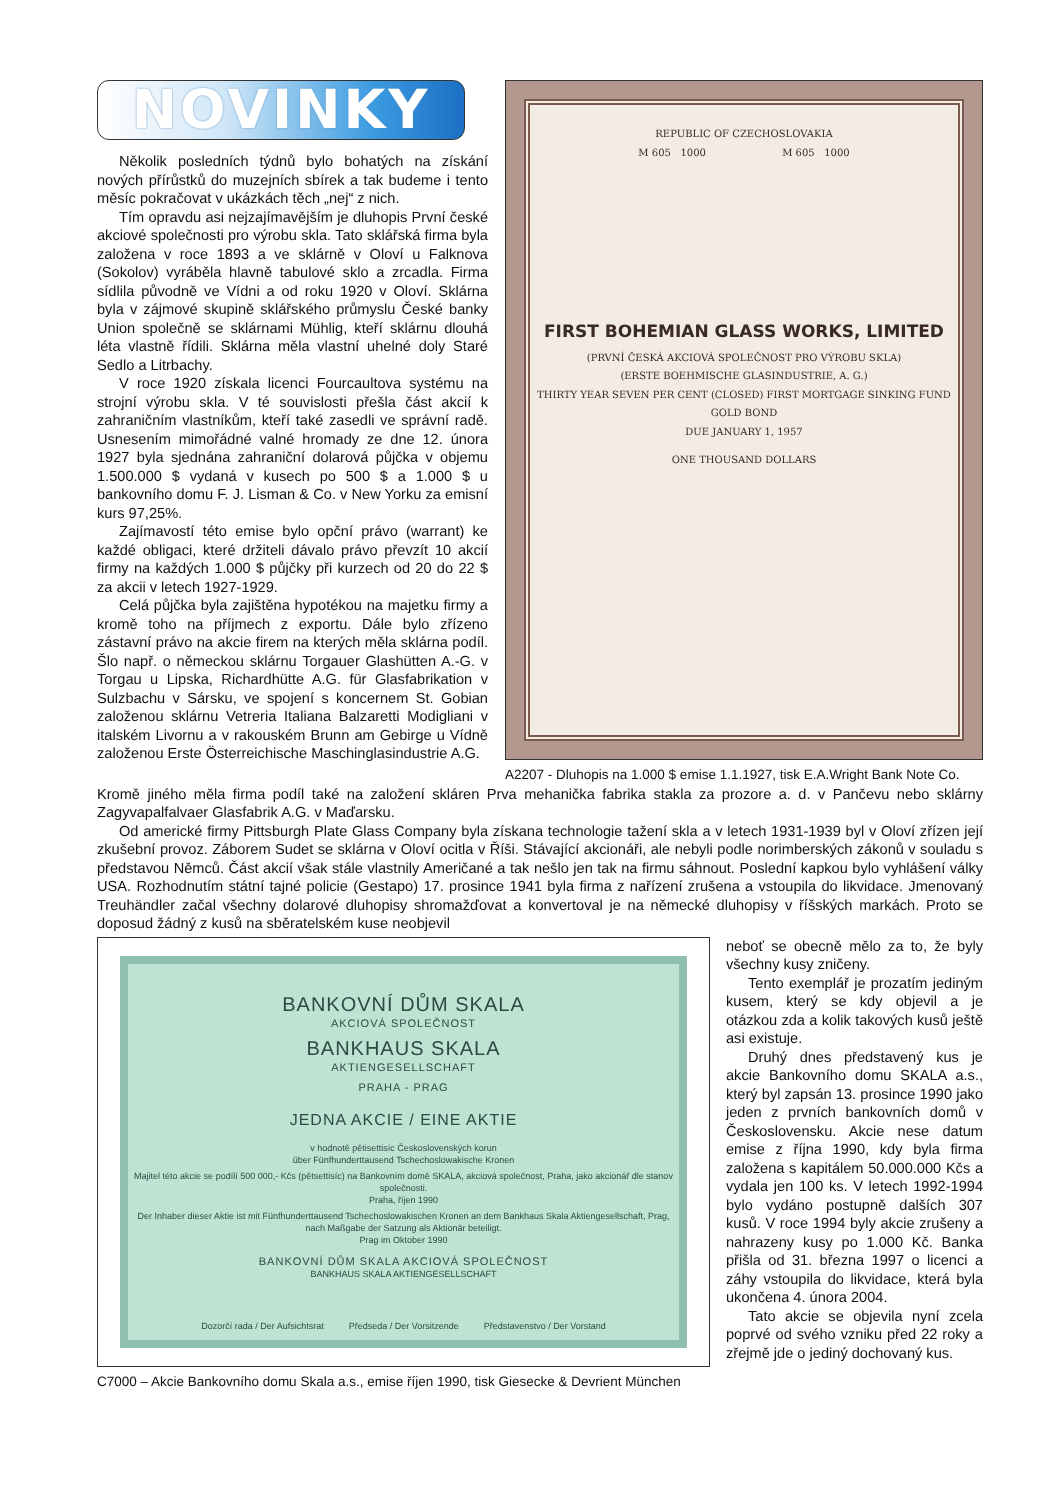NOVINKY
Několik posledních týdnů bylo bohatých na získání nových přírůstků do muzejních sbírek a tak budeme i tento měsíc pokračovat v ukázkách těch „nej“ z nich.
Tím opravdu asi nejzajímavějším je dluhopis První české akciové společnosti pro výrobu skla. Tato sklářská firma byla založena v roce 1893 a ve sklárně v Oloví u Falknova (Sokolov) vyráběla hlavně tabulové sklo a zrcadla. Firma sídlila původně ve Vídni a od roku 1920 v Oloví. Sklárna byla v zájmové skupině sklářského průmyslu České banky Union společně se sklárnami Mühlig, kteří sklárnu dlouhá léta vlastně řídili. Sklárna měla vlastní uhelné doly Staré Sedlo a Litrbachy.
V roce 1920 získala licenci Fourcaultova systému na strojní výrobu skla. V té souvislosti přešla část akcií k zahraničním vlastníkům, kteří také zasedli ve správní radě. Usnesením mimořádné valné hromady ze dne 12. února 1927 byla sjednána zahraniční dolarová půjčka v objemu 1.500.000 $ vydaná v kusech po 500 $ a 1.000 $ u bankovního domu F. J. Lisman & Co. v New Yorku za emisní kurs 97,25%.
Zajímavostí této emise bylo opční právo (warrant) ke každé obligaci, které držiteli dávalo právo převzít 10 akcií firmy na každých 1.000 $ půjčky při kurzech od 20 do 22 $ za akcii v letech 1927-1929.
Celá půjčka byla zajištěna hypotékou na majetku firmy a kromě toho na příjmech z exportu. Dále bylo zřízeno zástavní právo na akcie firem na kterých měla sklárna podíl. Šlo např. o německou sklárnu Torgauer Glashütten A.-G. v Torgau u Lipska, Richardhütte A.G. für Glasfabrikation v Sulzbachu v Sársku, ve spojení s koncernem St. Gobian založenou sklárnu Vetreria Italiana Balzaretti Modigliani v italském Livornu a v rakouském Brunn am Gebirge u Vídně založenou Erste Österreichische Maschinglasindustrie A.G.
REPUBLIC OF CZECHOSLOVAKIA
M 605 1000 M 605 1000
FIRST BOHEMIAN GLASS WORKS, LIMITED
(PRVNÍ ČESKÁ AKCIOVÁ SPOLEČNOST PRO VÝROBU SKLA)
(ERSTE BOEHMISCHE GLASINDUSTRIE, A. G.)
THIRTY YEAR SEVEN PER CENT (CLOSED) FIRST MORTGAGE SINKING FUND GOLD BOND
DUE JANUARY 1, 1957
ONE THOUSAND DOLLARS
A2207 - Dluhopis na 1.000 $ emise 1.1.1927, tisk E.A.Wright Bank Note Co.
Kromě jiného měla firma podíl také na založení skláren Prva mehanička fabrika stakla za prozore a. d. v Pančevu nebo sklárny Zagyvapalfalvaer Glasfabrik A.G. v Maďarsku.
Od americké firmy Pittsburgh Plate Glass Company byla získana technologie tažení skla a v letech 1931-1939 byl v Oloví zřízen její zkušební provoz. Záborem Sudet se sklárna v Oloví ocitla v Říši. Stávající akcionáři, ale nebyli podle norimberských zákonů v souladu s představou Němců. Část akcií však stále vlastnily Američané a tak nešlo jen tak na firmu sáhnout. Poslední kapkou bylo vyhlášení války USA. Rozhodnutím státní tajné policie (Gestapo) 17. prosince 1941 byla firma z nařízení zrušena a vstoupila do likvidace. Jmenovaný Treuhändler začal všechny dolarové dluhopisy shromažďovat a konvertoval je na německé dluhopisy v říšských markách. Proto se doposud žádný z kusů na sběratelském kuse neobjevil
BANKOVNÍ DŮM SKALA
AKCIOVÁ SPOLEČNOST
BANKHAUS SKALA
AKTIENGESELLSCHAFT
PRAHA - PRAG
JEDNA AKCIE / EINE AKTIE
v hodnotě pětisettisíc Československých korun
über Fünfhunderttausend Tschechoslowakische Kronen
Majitel této akcie se podílí 500 000,- Kčs (pětsettisíc) na Bankovním domě SKALA, akciová společnost, Praha, jako akcionář dle stanov společnosti.
Praha, říjen 1990
Der Inhaber dieser Aktie ist mit Fünfhunderttausend Tschechoslowakischen Kronen an dem Bankhaus Skala Aktiengesellschaft, Prag, nach Maßgabe der Satzung als Aktionär beteiligt.
Prag im Oktober 1990
BANKOVNÍ DŮM SKALA AKCIOVÁ SPOLEČNOST
BANKHAUS SKALA AKTIENGESELLSCHAFT
Dozorčí rada / Der Aufsichtsrat Předseda / Der Vorsitzende Představenstvo / Der Vorstand
C7000 – Akcie Bankovního domu Skala a.s., emise říjen 1990, tisk Giesecke & Devrient München
neboť se obecně mělo za to, že byly všechny kusy zničeny.
Tento exemplář je prozatím jediným kusem, který se kdy objevil a je otázkou zda a kolik takových kusů ještě asi existuje.
Druhý dnes představený kus je akcie Bankovního domu SKALA a.s., který byl zapsán 13. prosince 1990 jako jeden z prvních bankovních domů v Československu. Akcie nese datum emise z října 1990, kdy byla firma založena s kapitálem 50.000.000 Kčs a vydala jen 100 ks. V letech 1992-1994 bylo vydáno postupně dalších 307 kusů. V roce 1994 byly akcie zrušeny a nahraze­ny kusy po 1.000 Kč. Banka přišla od 31. března 1997 o licenci a záhy vstoupila do likvidace, která byla ukončena 4. února 2004.
Tato akcie se objevila nyní zcela poprvé od svého vzniku před 22 roky a zřejmě jde o jediný dochovaný kus.